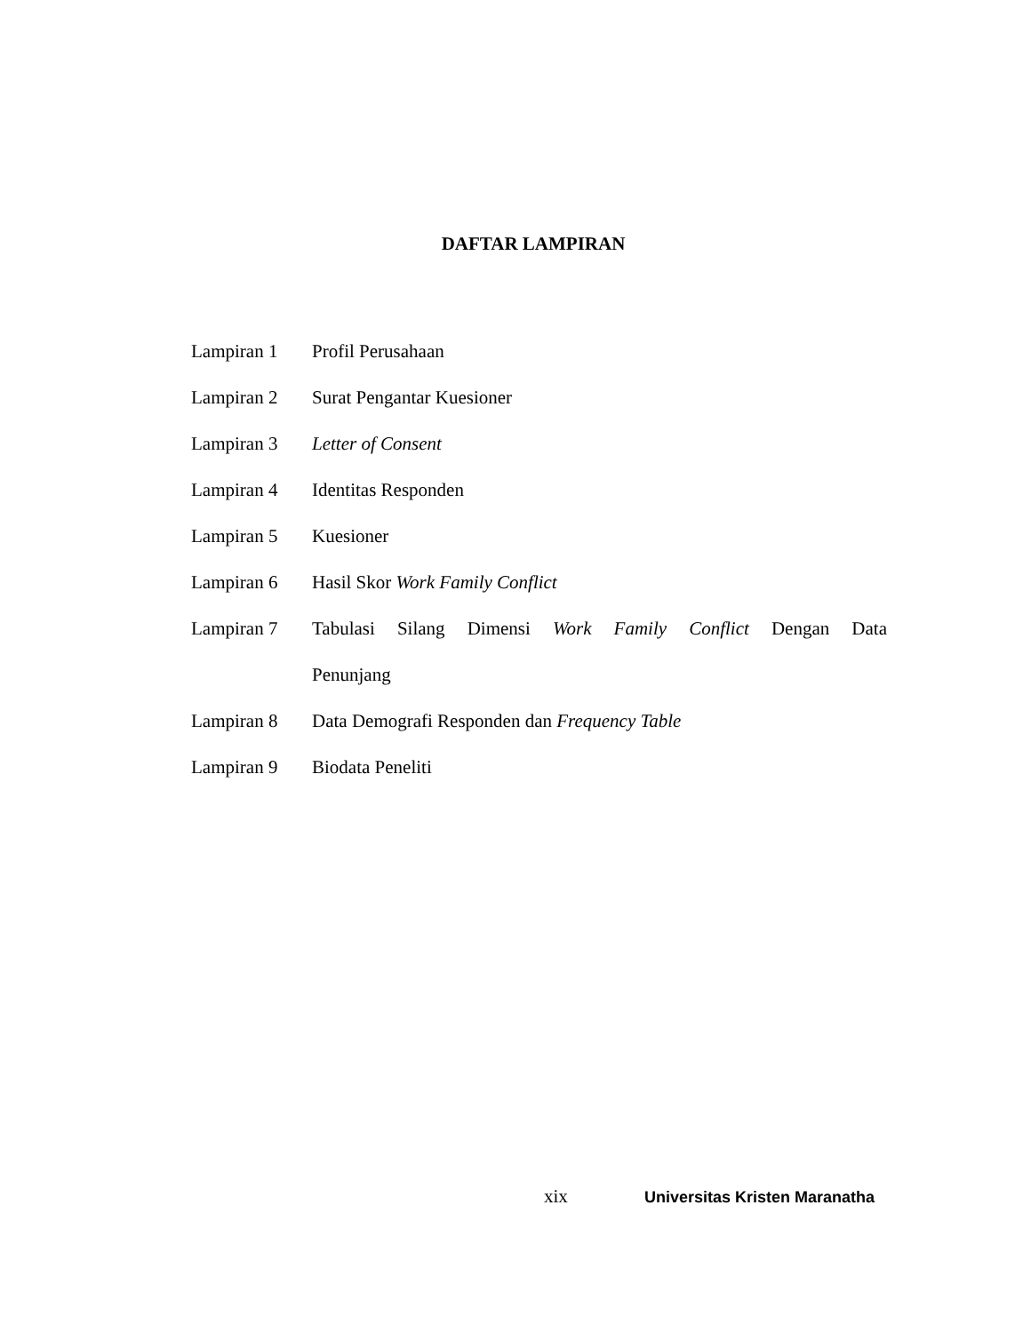DAFTAR LAMPIRAN
Lampiran 1 Profil Perusahaan
Lampiran 2 Surat Pengantar Kuesioner
Lampiran 3 Letter of Consent
Lampiran 4 Identitas Responden
Lampiran 5 Kuesioner
Lampiran 6 Hasil Skor Work Family Conflict
Lampiran 7 Tabulasi Silang Dimensi Work Family Conflict Dengan Data
Penunjang
Lampiran 8 Data Demografi Responden dan Frequency Table
Lampiran 9 Biodata Peneliti
xix
Universitas Kristen Maranatha